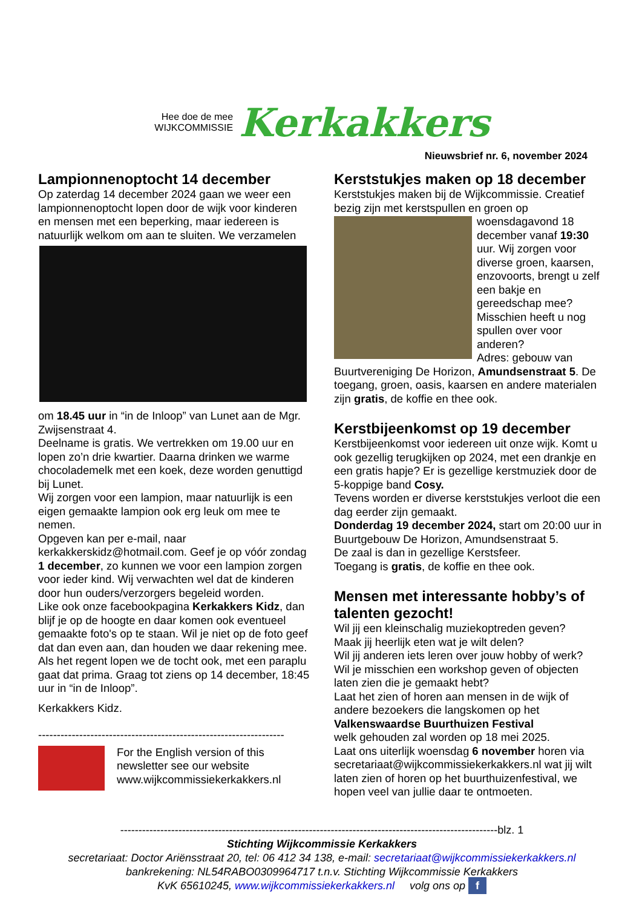Hee doe de mee
WIJKCOMMISSIE
Kerkakkers
Nieuwsbrief nr. 6, november 2024
Lampionnenoptocht 14 december
Op zaterdag 14 december 2024 gaan we weer een lampionnenoptocht lopen door de wijk voor kinderen en mensen met een beperking, maar iedereen is natuurlijk welkom om aan te sluiten. We verzamelen
om 18.45 uur in “in de Inloop” van Lunet aan de Mgr. Zwijsenstraat 4.
Deelname is gratis. We vertrekken om 19.00 uur en lopen zo’n drie kwartier. Daarna drinken we warme chocolademelk met een koek, deze worden genuttigd bij Lunet.
Wij zorgen voor een lampion, maar natuurlijk is een eigen gemaakte lampion ook erg leuk om mee te nemen.
Opgeven kan per e-mail, naar kerkakkerskidz@hotmail.com. Geef je op vóór zondag 1 december, zo kunnen we voor een lampion zorgen voor ieder kind. Wij verwachten wel dat de kinderen door hun ouders/verzorgers begeleid worden.
Like ook onze facebookpagina Kerkakkers Kidz, dan blijf je op de hoogte en daar komen ook eventueel gemaakte foto's op te staan. Wil je niet op de foto geef dat dan even aan, dan houden we daar rekening mee.
Als het regent lopen we de tocht ook, met een paraplu gaat dat prima. Graag tot ziens op 14 december, 18:45 uur in “in de Inloop”.
Kerkakkers Kidz.
------------------------------------------------------------------
For the English version of this newsletter see our website www.wijkcommissiekerkakkers.nl
Kerststukjes maken op 18 december
Kerststukjes maken bij de Wijkcommissie. Creatief bezig zijn met kerstspullen en groen op
woensdagavond 18 december vanaf 19:30 uur. Wij zorgen voor diverse groen, kaarsen, enzovoorts, brengt u zelf een bakje en gereedschap mee? Misschien heeft u nog spullen over voor anderen?
Adres: gebouw van Buurtvereniging De Horizon, Amundsenstraat 5. De toegang, groen, oasis, kaarsen en andere materialen zijn gratis, de koffie en thee ook.
Kerstbijeenkomst op 19 december
Kerstbijeenkomst voor iedereen uit onze wijk. Komt u ook gezellig terugkijken op 2024, met een drankje en een gratis hapje? Er is gezellige kerstmuziek door de 5-koppige band Cosy.
Tevens worden er diverse kerststukjes verloot die een dag eerder zijn gemaakt.
Donderdag 19 december 2024, start om 20:00 uur in Buurtgebouw De Horizon, Amundsenstraat 5.
De zaal is dan in gezellige Kerstsfeer.
Toegang is gratis, de koffie en thee ook.
Mensen met interessante hobby’s of talenten gezocht!
Wil jij een kleinschalig muziekoptreden geven?
Maak jij heerlijk eten wat je wilt delen?
Wil jij anderen iets leren over jouw hobby of werk?
Wil je misschien een workshop geven of objecten laten zien die je gemaakt hebt?
Laat het zien of horen aan mensen in de wijk of andere bezoekers die langskomen op het Valkenswaardse Buurthuizen Festival
welk gehouden zal worden op 18 mei 2025.
Laat ons uiterlijk woensdag 6 november horen via secretariaat@wijkcommissiekerkakkers.nl wat jij wilt laten zien of horen op het buurthuizenfestival, we hopen veel van jullie daar te ontmoeten.
--------------------------------------------------------------------------------------------------------blz. 1
Stichting Wijkcommissie Kerkakkers
secretariaat: Doctor Ariënsstraat 20, tel: 06 412 34 138, e-mail: secretariaat@wijkcommissiekerkakkers.nl
bankrekening: NL54RABO0309964717 t.n.v. Stichting Wijkcommissie Kerkakkers
KvK 65610245, www.wijkcommissiekerkakkers.nl volg ons op f